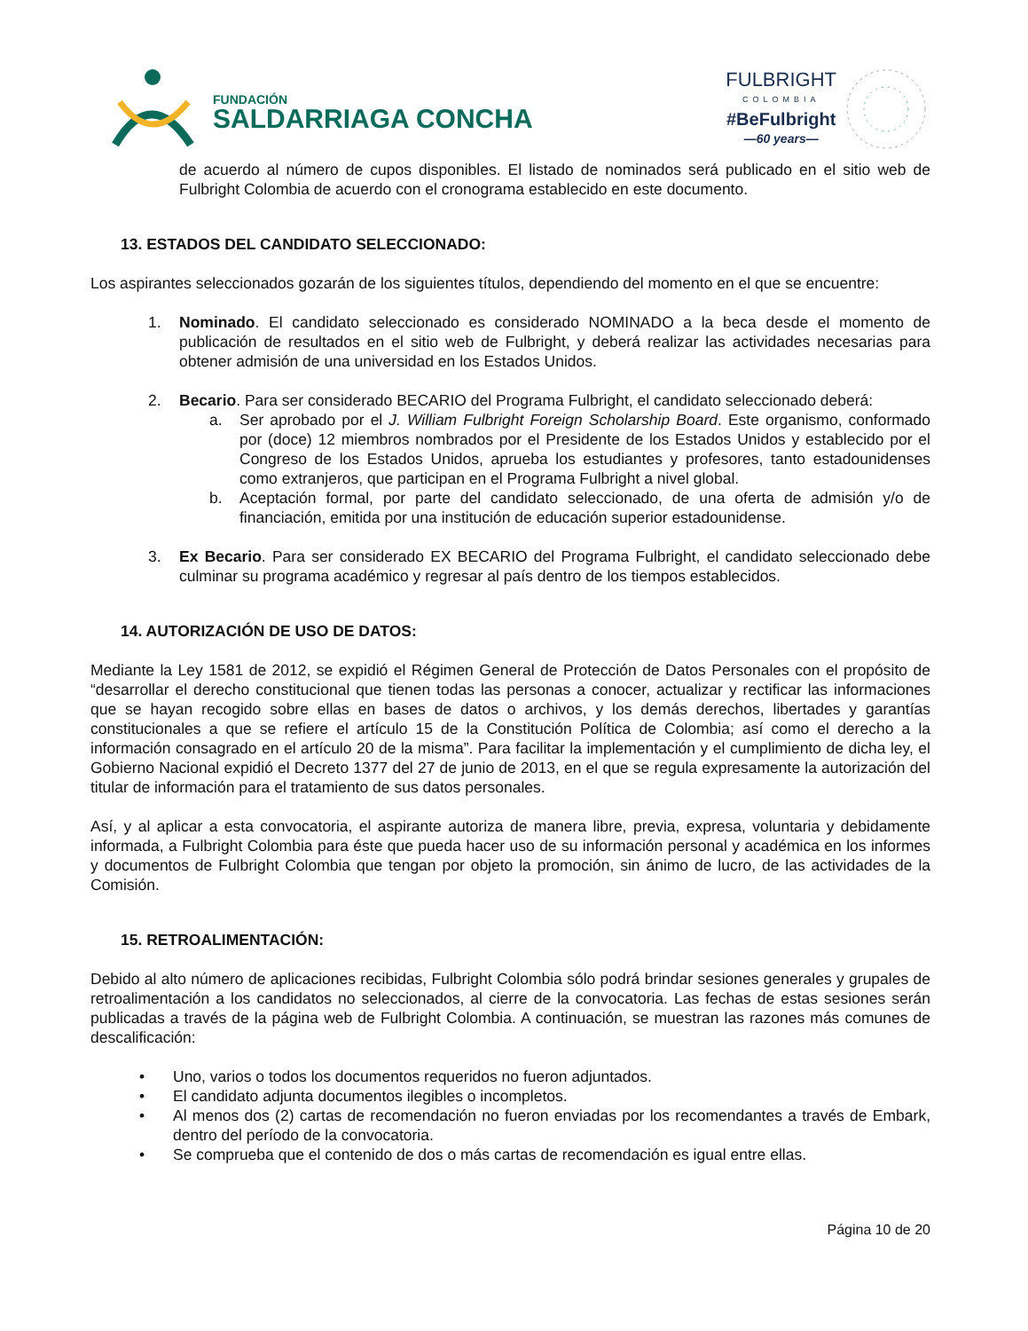FUNDACIÓN
SALDARRIAGA CONCHA
FULBRIGHT
COLOMBIA
#BeFulbright
—60 years—
de acuerdo al número de cupos disponibles. El listado de nominados será publicado en el sitio web de Fulbright Colombia de acuerdo con el cronograma establecido en este documento.
13. ESTADOS DEL CANDIDATO SELECCIONADO:
Los aspirantes seleccionados gozarán de los siguientes títulos, dependiendo del momento en el que se encuentre:
1. Nominado. El candidato seleccionado es considerado NOMINADO a la beca desde el momento de publicación de resultados en el sitio web de Fulbright, y deberá realizar las actividades necesarias para obtener admisión de una universidad en los Estados Unidos.
2. Becario. Para ser considerado BECARIO del Programa Fulbright, el candidato seleccionado deberá:
a. Ser aprobado por el J. William Fulbright Foreign Scholarship Board. Este organismo, conformado por (doce) 12 miembros nombrados por el Presidente de los Estados Unidos y establecido por el Congreso de los Estados Unidos, aprueba los estudiantes y profesores, tanto estadounidenses como extranjeros, que participan en el Programa Fulbright a nivel global.
b. Aceptación formal, por parte del candidato seleccionado, de una oferta de admisión y/o de financiación, emitida por una institución de educación superior estadounidense.
3. Ex Becario. Para ser considerado EX BECARIO del Programa Fulbright, el candidato seleccionado debe culminar su programa académico y regresar al país dentro de los tiempos establecidos.
14. AUTORIZACIÓN DE USO DE DATOS:
Mediante la Ley 1581 de 2012, se expidió el Régimen General de Protección de Datos Personales con el propósito de “desarrollar el derecho constitucional que tienen todas las personas a conocer, actualizar y rectificar las informaciones que se hayan recogido sobre ellas en bases de datos o archivos, y los demás derechos, libertades y garantías constitucionales a que se refiere el artículo 15 de la Constitución Política de Colombia; así como el derecho a la información consagrado en el artículo 20 de la misma”. Para facilitar la implementación y el cumplimiento de dicha ley, el Gobierno Nacional expidió el Decreto 1377 del 27 de junio de 2013, en el que se regula expresamente la autorización del titular de información para el tratamiento de sus datos personales.
Así, y al aplicar a esta convocatoria, el aspirante autoriza de manera libre, previa, expresa, voluntaria y debidamente informada, a Fulbright Colombia para éste que pueda hacer uso de su información personal y académica en los informes y documentos de Fulbright Colombia que tengan por objeto la promoción, sin ánimo de lucro, de las actividades de la Comisión.
15. RETROALIMENTACIÓN:
Debido al alto número de aplicaciones recibidas, Fulbright Colombia sólo podrá brindar sesiones generales y grupales de retroalimentación a los candidatos no seleccionados, al cierre de la convocatoria. Las fechas de estas sesiones serán publicadas a través de la página web de Fulbright Colombia. A continuación, se muestran las razones más comunes de descalificación:
• Uno, varios o todos los documentos requeridos no fueron adjuntados.
• El candidato adjunta documentos ilegibles o incompletos.
• Al menos dos (2) cartas de recomendación no fueron enviadas por los recomendantes a través de Embark, dentro del período de la convocatoria.
• Se comprueba que el contenido de dos o más cartas de recomendación es igual entre ellas.
Página 10 de 20